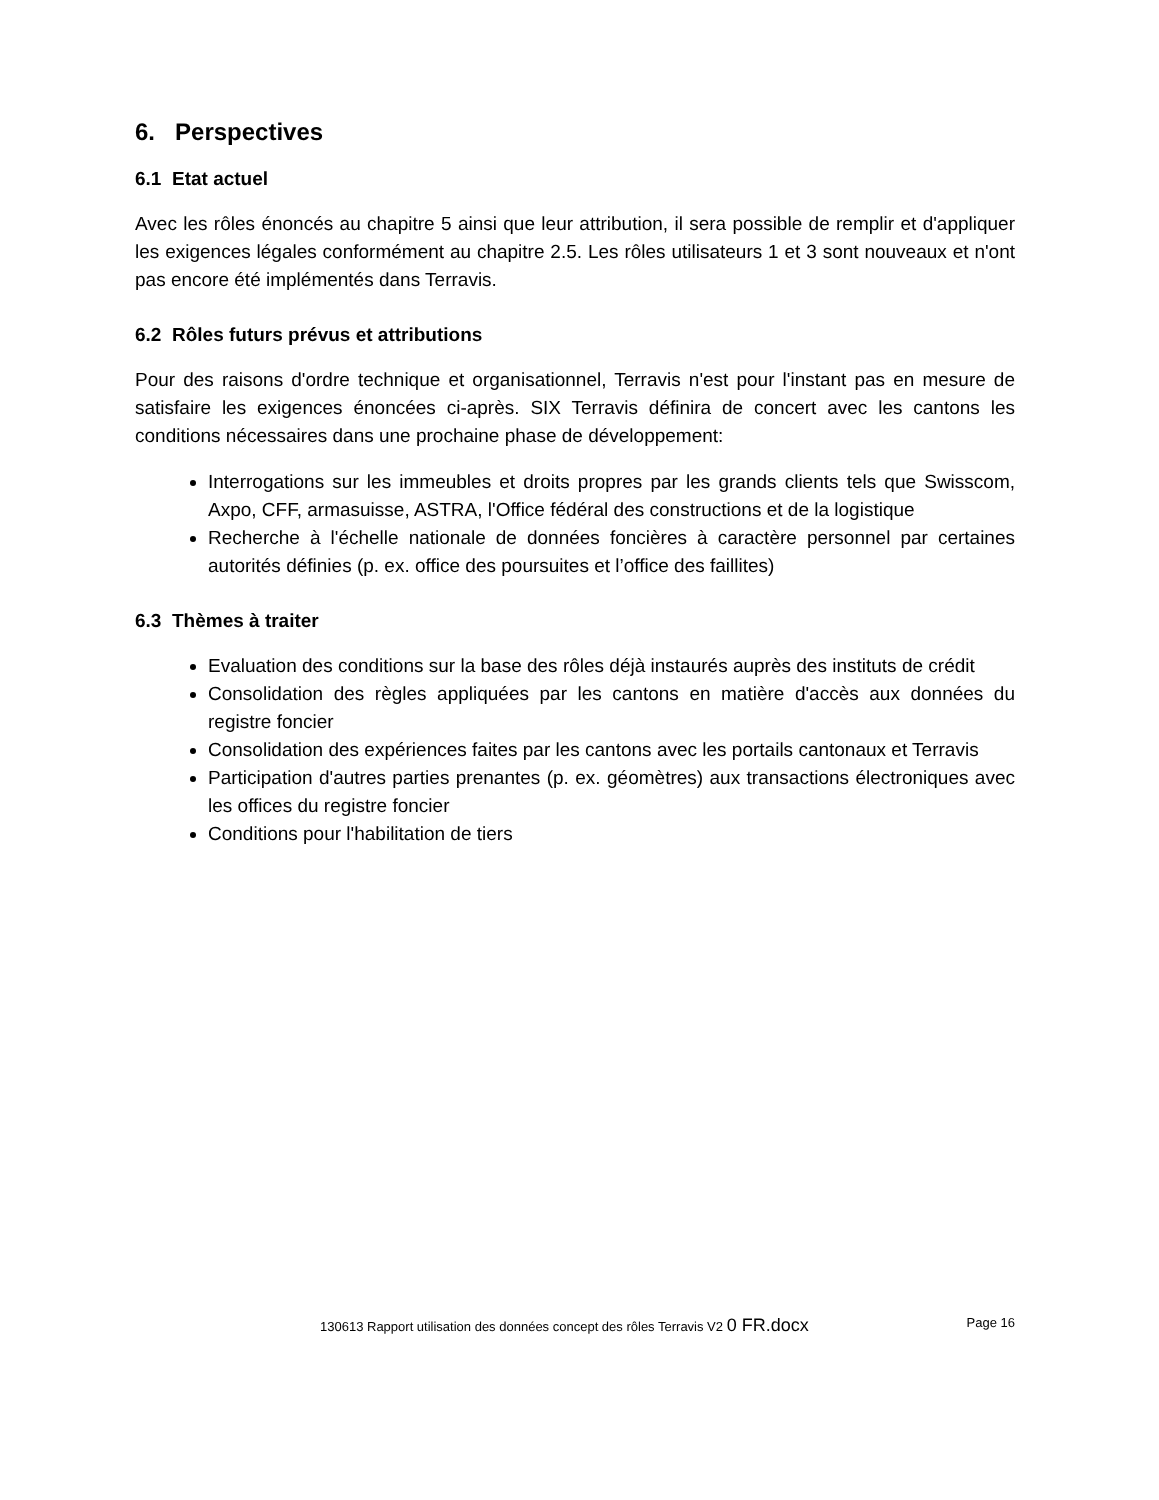6. Perspectives
6.1 Etat actuel
Avec les rôles énoncés au chapitre 5 ainsi que leur attribution, il sera possible de remplir et d'appliquer les exigences légales conformément au chapitre 2.5. Les rôles utilisateurs 1 et 3 sont nouveaux et n'ont pas encore été implémentés dans Terravis.
6.2 Rôles futurs prévus et attributions
Pour des raisons d'ordre technique et organisationnel, Terravis n'est pour l'instant pas en mesure de satisfaire les exigences énoncées ci-après. SIX Terravis définira de concert avec les cantons les conditions nécessaires dans une prochaine phase de développement:
Interrogations sur les immeubles et droits propres par les grands clients tels que Swisscom, Axpo, CFF, armasuisse, ASTRA, l'Office fédéral des constructions et de la logistique
Recherche à l'échelle nationale de données foncières à caractère personnel par certaines autorités définies (p. ex. office des poursuites et l’office des faillites)
6.3 Thèmes à traiter
Evaluation des conditions sur la base des rôles déjà instaurés auprès des instituts de crédit
Consolidation des règles appliquées par les cantons en matière d'accès aux données du registre foncier
Consolidation des expériences faites par les cantons avec les portails cantonaux et Terravis
Participation d'autres parties prenantes (p. ex. géomètres) aux transactions électroniques avec les offices du registre foncier
Conditions pour l'habilitation de tiers
130613 Rapport utilisation des données concept des rôles Terravis V2 0 FR.docx Page 16